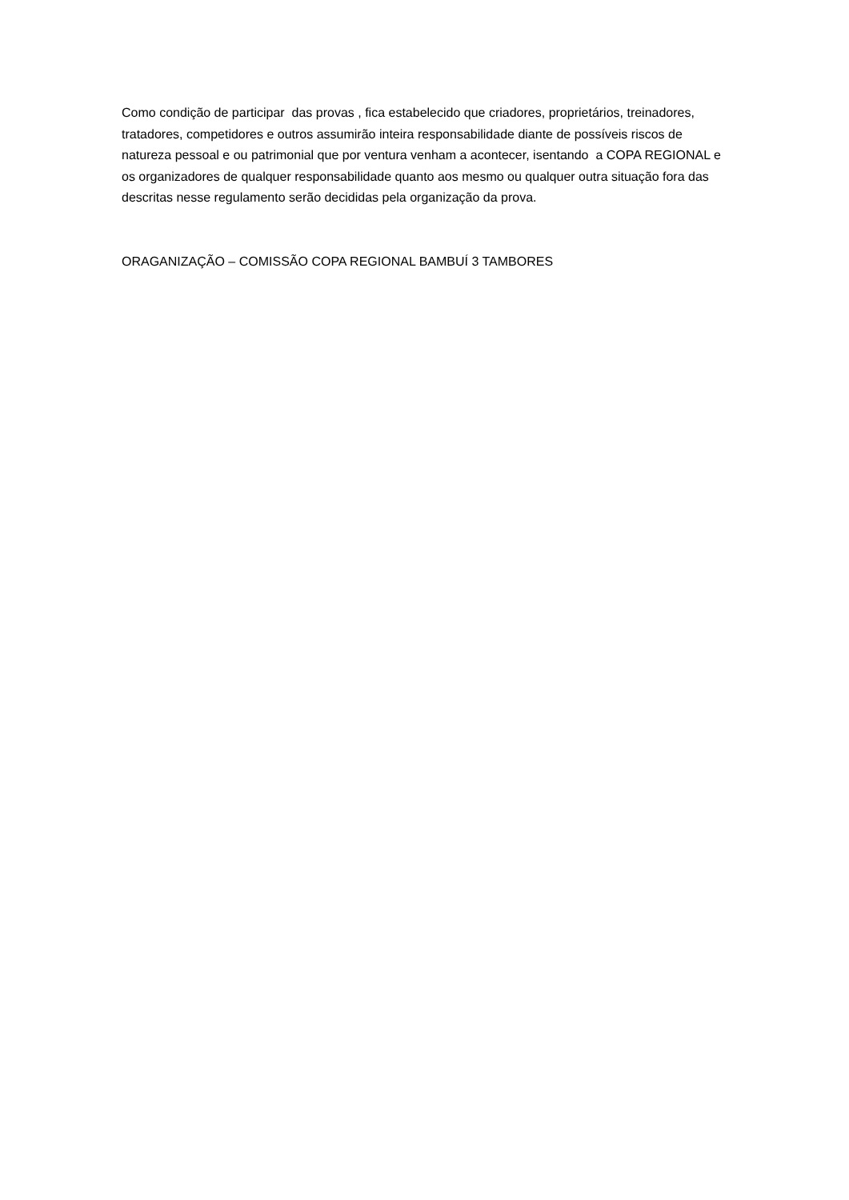Como condição de participar das provas , fica estabelecido que criadores, proprietários, treinadores, tratadores, competidores e outros assumirão inteira responsabilidade diante de possíveis riscos de natureza pessoal e ou patrimonial que por ventura venham a acontecer, isentando a COPA REGIONAL e os organizadores de qualquer responsabilidade quanto aos mesmo ou qualquer outra situação fora das descritas nesse regulamento serão decididas pela organização da prova.
ORAGANIZAÇÃO – COMISSÃO COPA REGIONAL BAMBUÍ 3 TAMBORES